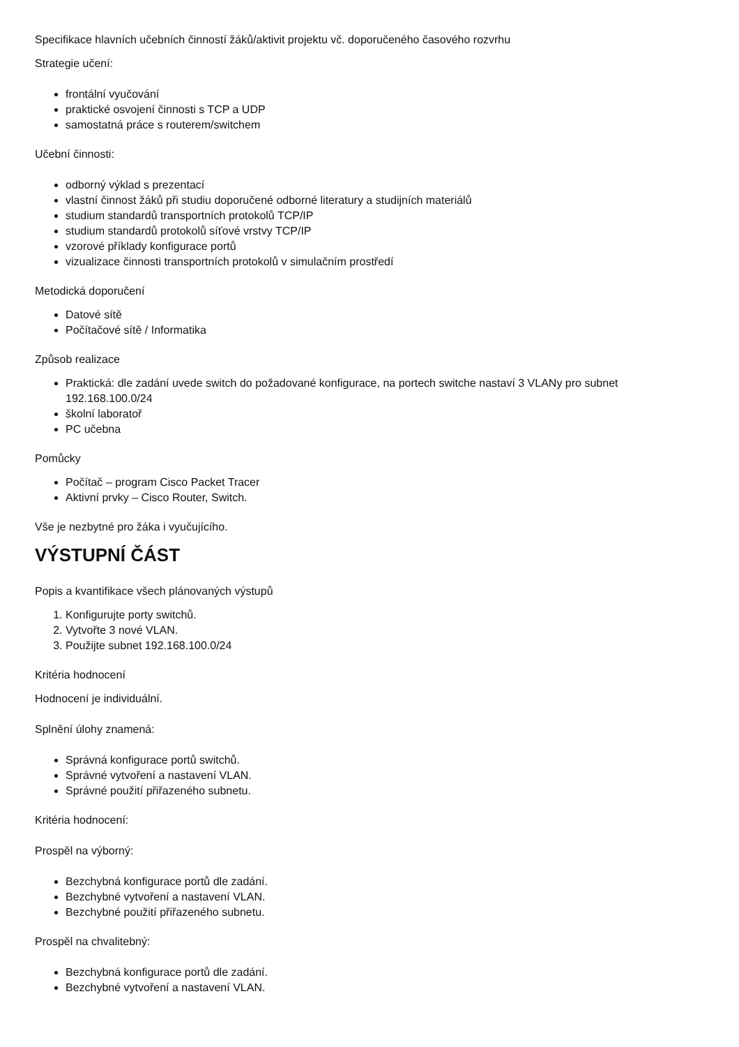Specifikace hlavních učebních činností žáků/aktivit projektu vč. doporučeného časového rozvrhu
Strategie učení:
frontální vyučování
praktické osvojení činnosti s TCP a UDP
samostatná práce s routerem/switchem
Učební činnosti:
odborný výklad s prezentací
vlastní činnost žáků při studiu doporučené odborné literatury a studijních materiálů
studium standardů transportních protokolů TCP/IP
studium standardů protokolů síťové vrstvy TCP/IP
vzorové příklady konfigurace portů
vizualizace činnosti transportních protokolů v simulačním prostředí
Metodická doporučení
Datové sítě
Počítačové sítě / Informatika
Způsob realizace
Praktická: dle zadání uvede switch do požadované konfigurace, na portech switche nastaví 3 VLANy pro subnet 192.168.100.0/24
školní laboratoř
PC učebna
Pomůcky
Počítač – program Cisco Packet Tracer
Aktivní prvky – Cisco Router, Switch.
Vše je nezbytné pro žáka i vyučujícího.
VÝSTUPNÍ ČÁST
Popis a kvantifikace všech plánovaných výstupů
1. Konfigurujte porty switchů.
2. Vytvořte 3 nové VLAN.
3. Použijte subnet 192.168.100.0/24
Kritéria hodnocení
Hodnocení je individuální.
Splnění úlohy znamená:
Správná konfigurace portů switchů.
Správné vytvoření a nastavení VLAN.
Správné použití přiřazeného subnetu.
Kritéria hodnocení:
Prospěl na výborný:
Bezchybná konfigurace portů dle zadání.
Bezchybné vytvoření a nastavení VLAN.
Bezchybné použití přiřazeného subnetu.
Prospěl na chvalitebný:
Bezchybná konfigurace portů dle zadání.
Bezchybné vytvoření a nastavení VLAN.